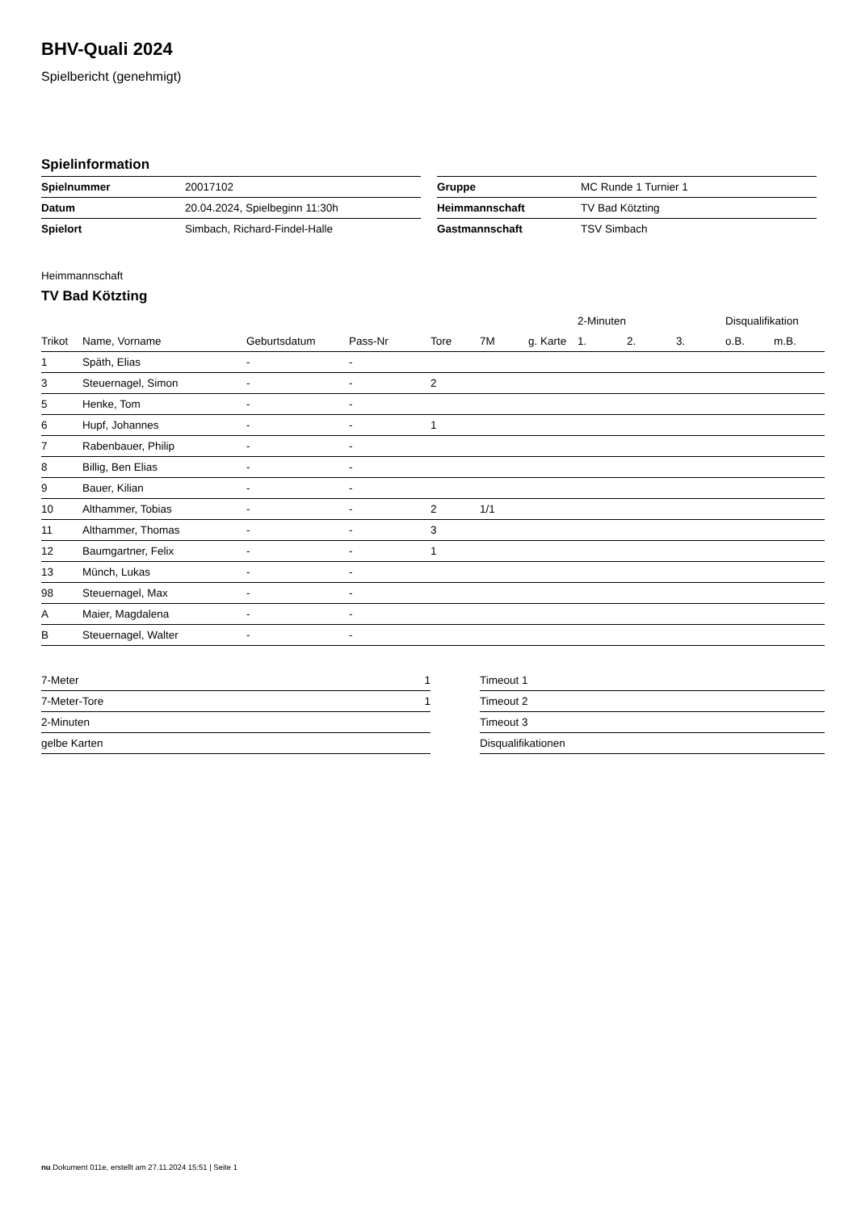BHV-Quali 2024
Spielbericht (genehmigt)
Spielinformation
| Spielnummer | 20017102 |
| Datum | 20.04.2024, Spielbeginn 11:30h |
| Spielort | Simbach, Richard-Findel-Halle |
| Gruppe | MC Runde 1 Turnier 1 |
| Heimmannschaft | TV Bad Kötzting |
| Gastmannschaft | TSV Simbach |
Heimmannschaft
TV Bad Kötzting
| | | | | | | | 2-Minuten | | | Disqualifikation | |
| --- | --- | --- | --- | --- | --- | --- | --- | --- | --- | --- | --- |
| Trikot | Name, Vorname | Geburtsdatum | Pass-Nr | Tore | 7M | g. Karte | 1. | 2. | 3. | o.B. | m.B. |
| 1 | Späth, Elias | - | - | | | | | | | | |
| 3 | Steuernagel, Simon | - | - | 2 | | | | | | | |
| 5 | Henke, Tom | - | - | | | | | | | | |
| 6 | Hupf, Johannes | - | - | 1 | | | | | | | |
| 7 | Rabenbauer, Philip | - | - | | | | | | | | |
| 8 | Billig, Ben Elias | - | - | | | | | | | | |
| 9 | Bauer, Kilian | - | - | | | | | | | | |
| 10 | Althammer, Tobias | - | - | 2 | 1/1 | | | | | | |
| 11 | Althammer, Thomas | - | - | 3 | | | | | | | |
| 12 | Baumgartner, Felix | - | - | 1 | | | | | | | |
| 13 | Münch, Lukas | - | - | | | | | | | | |
| 98 | Steuernagel, Max | - | - | | | | | | | | |
| A | Maier, Magdalena | - | - | | | | | | | | |
| B | Steuernagel, Walter | - | - | | | | | | | | |
| 7-Meter | 1 |
| 7-Meter-Tore | 1 |
| 2-Minuten | |
| gelbe Karten | |
| Timeout 1 |
| Timeout 2 |
| Timeout 3 |
| Disqualifikationen |
nu.Dokument 011e, erstellt am 27.11.2024 15:51 | Seite 1